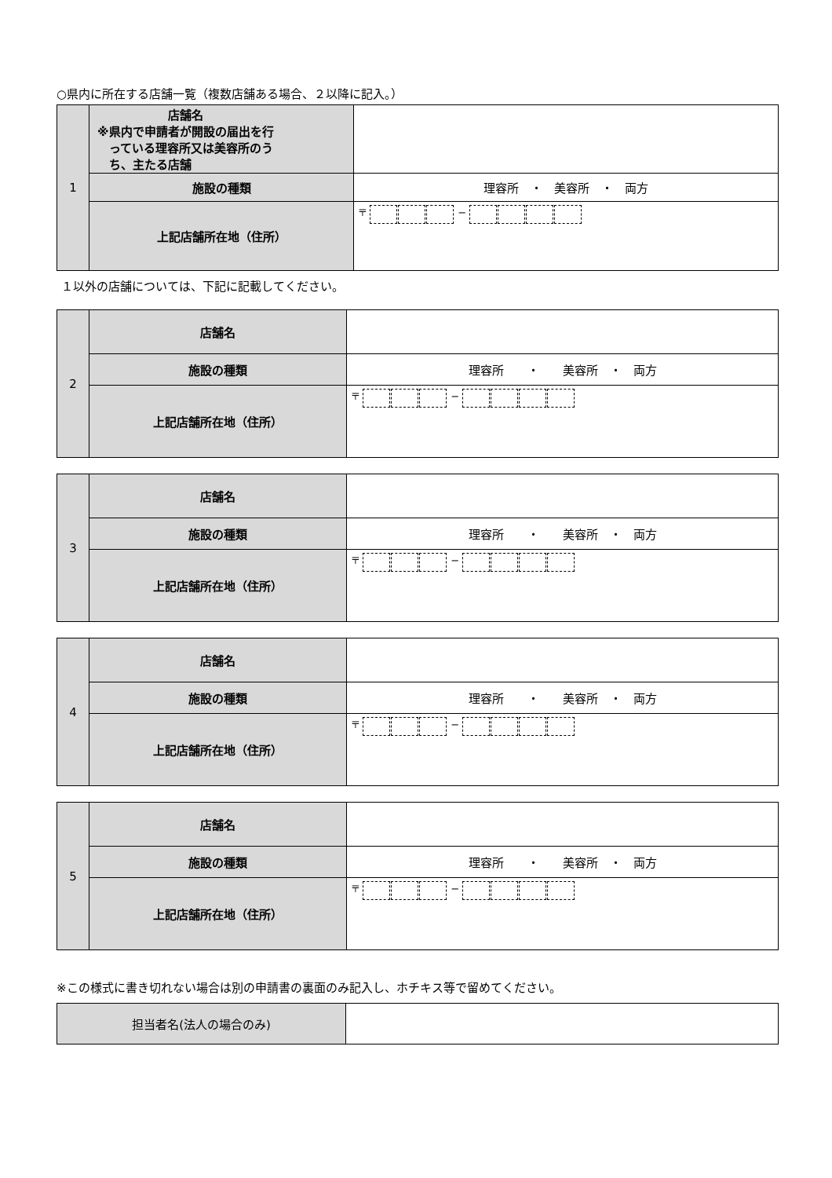○県内に所在する店舗一覧（複数店舗ある場合、２以降に記入。）
| 1 | 店舗名 ※県内で申請者が開設の届出を行 っている理容所又は美容所のう ち、主たる店舗 | |
| | 施設の種類 | 理容所 ・ 美容所 ・ 両方 |
| | 上記店舗所在地（住所） | 〒 − |
１以外の店舗については、下記に記載してください。
| 2 | 店舗名 | |
| | 施設の種類 | 理容所 ・ 美容所 ・ 両方 |
| | 上記店舗所在地（住所） | 〒 − |
| 3 | 店舗名 | |
| | 施設の種類 | 理容所 ・ 美容所 ・ 両方 |
| | 上記店舗所在地（住所） | 〒 − |
| 4 | 店舗名 | |
| | 施設の種類 | 理容所 ・ 美容所 ・ 両方 |
| | 上記店舗所在地（住所） | 〒 − |
| 5 | 店舗名 | |
| | 施設の種類 | 理容所 ・ 美容所 ・ 両方 |
| | 上記店舗所在地（住所） | 〒 − |
※この様式に書き切れない場合は別の申請書の裏面のみ記入し、ホチキス等で留めてください。
| 担当者名(法人の場合のみ) | |